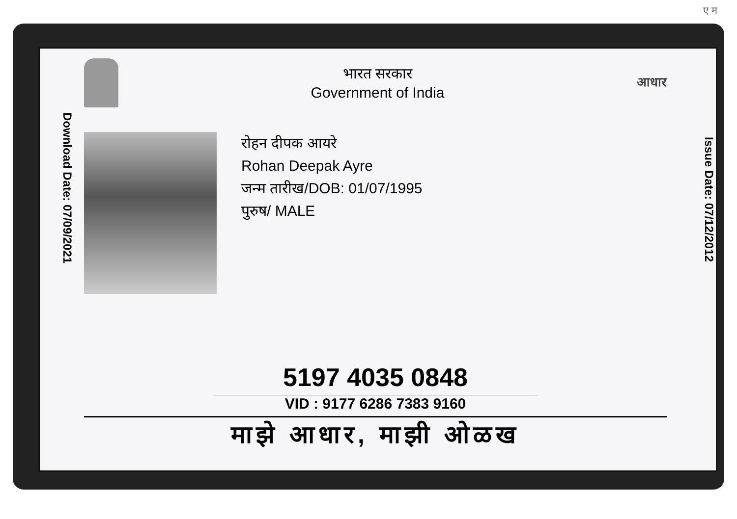ए म
Download Date: 07/09/2021
भारत सरकार
Government of India
आधार
रोहन दीपक आयरे
Rohan Deepak Ayre
जन्म तारीख/DOB: 01/07/1995
पुरुष/ MALE
5197 4035 0848
VID : 9177 6286 7383 9160
माझे आधार, माझी ओळख
Issue Date: 07/12/2012